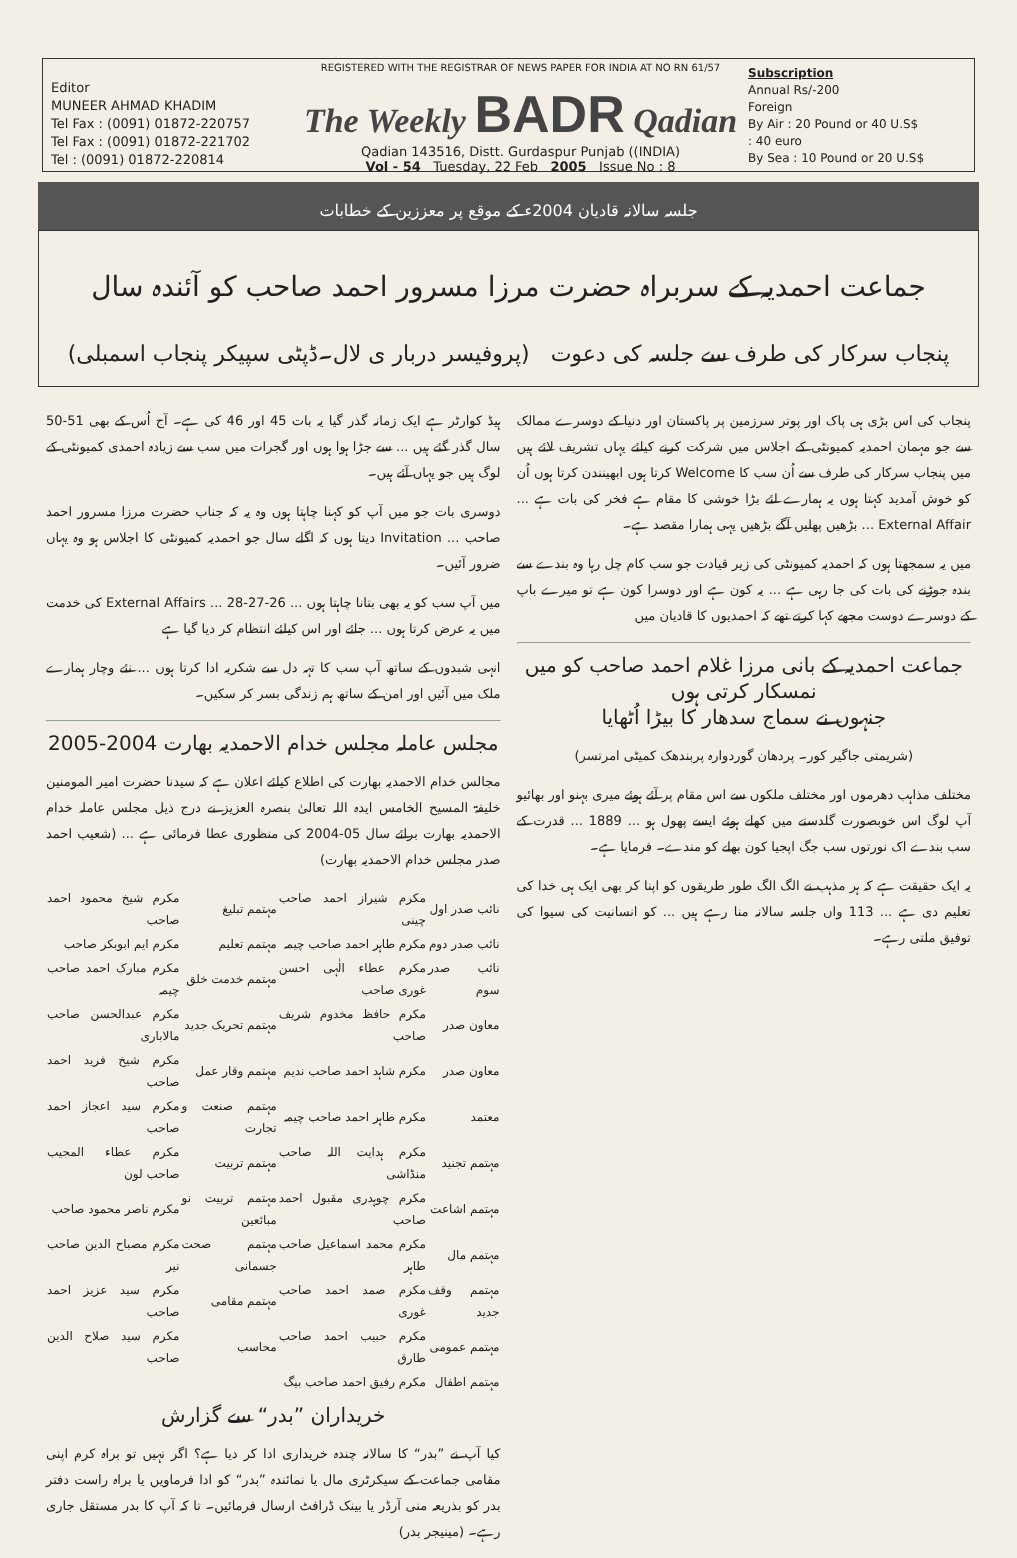Editor
MUNEER AHMAD KHADIM
Tel Fax : (0091) 01872-220757
Tel Fax : (0091) 01872-221702
Tel : (0091) 01872-220814
REGISTERED WITH THE REGISTRAR OF NEWS PAPER FOR INDIA AT NO RN 61/57
The Weekly BADR Qadian
Qadian 143516, Distt. Gurdaspur Punjab ((INDIA)
Vol - 54 Tuesday, 22 Feb 2005 Issue No : 8
Subscription
Annual Rs/-200
Foreign
By Air : 20 Pound or 40 U.S$
: 40 euro
By Sea : 10 Pound or 20 U.S$
جلسہ سالانہ قادیان 2004ء کے موقع پر معززین کے خطابات
جماعت احمدیہ کے سربراہ حضرت مرزا مسرور احمد صاحب کو آئندہ سال
پنجاب سرکار کی طرف سے جلسہ کی دعوت (پروفیسر دربار ی لال۔ڈپٹی سپیکر پنجاب اسمبلی)
پنجاب کی اس بڑی ہی پاک اور پوتر سرزمین پر پاکستان اور دنیا کے دوسرے ممالک سے جو مہمان احمدیہ کمیونٹی کے اجلاس میں شرکت کرنے کیلئے یہاں تشریف لائے ہیں میں پنجاب سرکار کی طرف سے اُن سب کا Welcome کرتا ہوں ابھینندن کرتا ہوں اُن کو خوش آمدید کہتا ہوں یہ ہمارے لئے بڑا خوشی کا مقام ہے فخر کی بات ہے ... External Affair ... بڑھیں پھلیں آگے بڑھیں یہی ہمارا مقصد ہے۔
میں یہ سمجھتا ہوں کہ احمدیہ کمیونٹی کی زیر قیادت جو سب کام چل رہا وہ بندے سے بندہ جوڑنے کی بات کی جا رہی ہے ... یہ کون ہے اور دوسرا کون ہے تو میرے باپ کے دوسرے دوست مجھے کہا کرتے تھے کہ احمدیوں کا قادیان میں
جماعت احمدیہ کے بانی مرزا غلام احمد صاحب کو میں نمسکار کرتی ہوں
جنہوں نے سماج سدھار کا بیڑا اُٹھایا
(شریمتی جاگیر کور۔ پردھان گوردوارہ پربندھک کمیٹی امرتسر)
مختلف مذاہب دھرموں اور مختلف ملکوں سے اس مقام پر آئے ہوئے میری بہنو اور بھائیو آپ لوگ اس خوبصورت گلدستے میں کھلے ہوئے ایسے پھول ہو ... 1889 ... قدرت کے سب بندے اک نورتوں سب جگ اپجیا کون بھلے کو مندے۔ فرمایا ہے۔
یہ ایک حقیقت ہے کہ ہر مذہب نے الگ الگ طور طریقوں کو اپنا کر بھی ایک ہی خدا کی تعلیم دی ہے ... 113 واں جلسہ سالانہ منا رہے ہیں ... کو انسانیت کی سیوا کی توفیق ملتی رہے۔
ہیڈ کوارٹر ہے ایک زمانہ گذر گیا یہ بات 45 اور 46 کی ہے۔ آج اُس کے بھی 51-50 سال گذر گئے ہیں ... سے جڑا ہوا ہوں اور گجرات میں سب سے زیادہ احمدی کمیونٹی کے لوگ ہیں جو یہاں آئے ہیں۔
دوسری بات جو میں آپ کو کہنا چاہتا ہوں وہ یہ کہ جناب حضرت مرزا مسرور احمد صاحب ... Invitation دیتا ہوں کہ اگلے سال جو احمدیہ کمیونٹی کا اجلاس ہو وہ یہاں ضرور آئیں۔
میں آپ سب کو یہ بھی بتانا چاہتا ہوں ... 26-27-28 ... External Affairs کی خدمت میں یہ عرض کرتا ہوں ... جائے اور اس کیلئے انتظام کر دیا گیا ہے
انہی شبدوں کے ساتھ آپ سب کا تہہ دل سے شکریہ ادا کرتا ہوں ... نئے وچار ہمارے ملک میں آئیں اور امن کے ساتھ ہم زندگی بسر کر سکیں۔
مجلس عاملہ مجلس خدام الاحمدیہ بھارت 2004-2005
مجالس خدام الاحمدیہ بھارت کی اطلاع کیلئے اعلان ہے کہ سیدنا حضرت امیر المومنین خلیفۃ المسیح الخامس ایدہ اللہ تعالیٰ بنصرہ العزیز نے درج ذیل مجلس عاملہ خدام الاحمدیہ بھارت برائے سال 05-2004 کی منظوری عطا فرمائی ہے ... (شعیب احمد صدر مجلس خدام الاحمدیہ بھارت)
| نائب صدر اول | مکرم شیراز احمد صاحب چینی | مہتمم تبلیغ | مکرم شیخ محمود احمد صاحب |
| نائب صدر دوم | مکرم طاہر احمد صاحب چیمہ | مہتمم تعلیم | مکرم ایم ابوبکر صاحب |
| نائب صدر سوم | مکرم عطاء الٰہی احسن غوری صاحب | مہتمم خدمت خلق | مکرم مبارک احمد صاحب چیمہ |
| معاون صدر | مکرم حافظ مخدوم شریف صاحب | مہتمم تحریک جدید | مکرم عبدالحسن صاحب مالاباری |
| معاون صدر | مکرم شاہد احمد صاحب ندیم | مہتمم وقار عمل | مکرم شیخ فرید احمد صاحب |
| معتمد | مکرم طاہر احمد صاحب چیمہ | مہتمم صنعت و تجارت | مکرم سید اعجاز احمد صاحب |
| مہتمم تجنید | مکرم ہدایت اللہ صاحب منڈاشی | مہتمم تربیت | مکرم عطاء المجیب صاحب لون |
| مہتمم اشاعت | مکرم چوہدری مقبول احمد صاحب | مہتمم تربیت نو مبائعین | مکرم ناصر محمود صاحب |
| مہتمم مال | مکرم محمد اسماعیل صاحب طاہر | مہتمم صحت جسمانی | مکرم مصباح الدین صاحب نیر |
| مہتمم وقف جدید | مکرم صمد احمد صاحب غوری | مہتمم مقامی | مکرم سید عزیز احمد صاحب |
| مہتمم عمومی | مکرم حبیب احمد صاحب طارق | محاسب | مکرم سید صلاح الدین صاحب |
| مہتمم اطفال | مکرم رفیق احمد صاحب بیگ | | |
خریداران ”بدر“ سے گزارش
کیا آپ نے ”بدر“ کا سالانہ چندہ خریداری ادا کر دیا ہے؟ اگر نہیں تو براہ کرم اپنی مقامی جماعت کے سیکرٹری مال یا نمائندہ ”بدر“ کو ادا فرماویں یا براہ راست دفتر بدر کو بذریعہ منی آرڈر یا بینک ڈرافٹ ارسال فرمائیں۔ تا کہ آپ کا بدر مستقل جاری رہے۔ (مینیجر بدر)